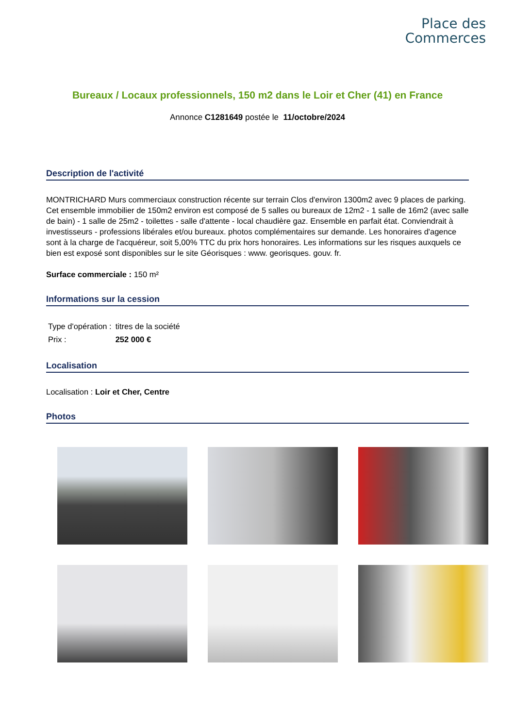Place des
Commerces
Bureaux / Locaux professionnels, 150 m2 dans le Loir et Cher (41) en France
Annonce C1281649 postée le 11/octobre/2024
Description de l'activité
MONTRICHARD Murs commerciaux construction récente sur terrain Clos d'environ 1300m2 avec 9 places de parking. Cet ensemble immobilier de 150m2 environ est composé de 5 salles ou bureaux de 12m2 - 1 salle de 16m2 (avec salle de bain) - 1 salle de 25m2 - toilettes - salle d'attente - local chaudière gaz. Ensemble en parfait état. Conviendrait à investisseurs - professions libérales et/ou bureaux. photos complémentaires sur demande. Les honoraires d'agence sont à la charge de l'acquéreur, soit 5,00% TTC du prix hors honoraires. Les informations sur les risques auxquels ce bien est exposé sont disponibles sur le site Géorisques : www. georisques. gouv. fr.
Surface commerciale : 150 m²
Informations sur la cession
| Type d'opération : | titres de la société |
| Prix : | 252 000 € |
Localisation
Localisation : Loir et Cher, Centre
Photos